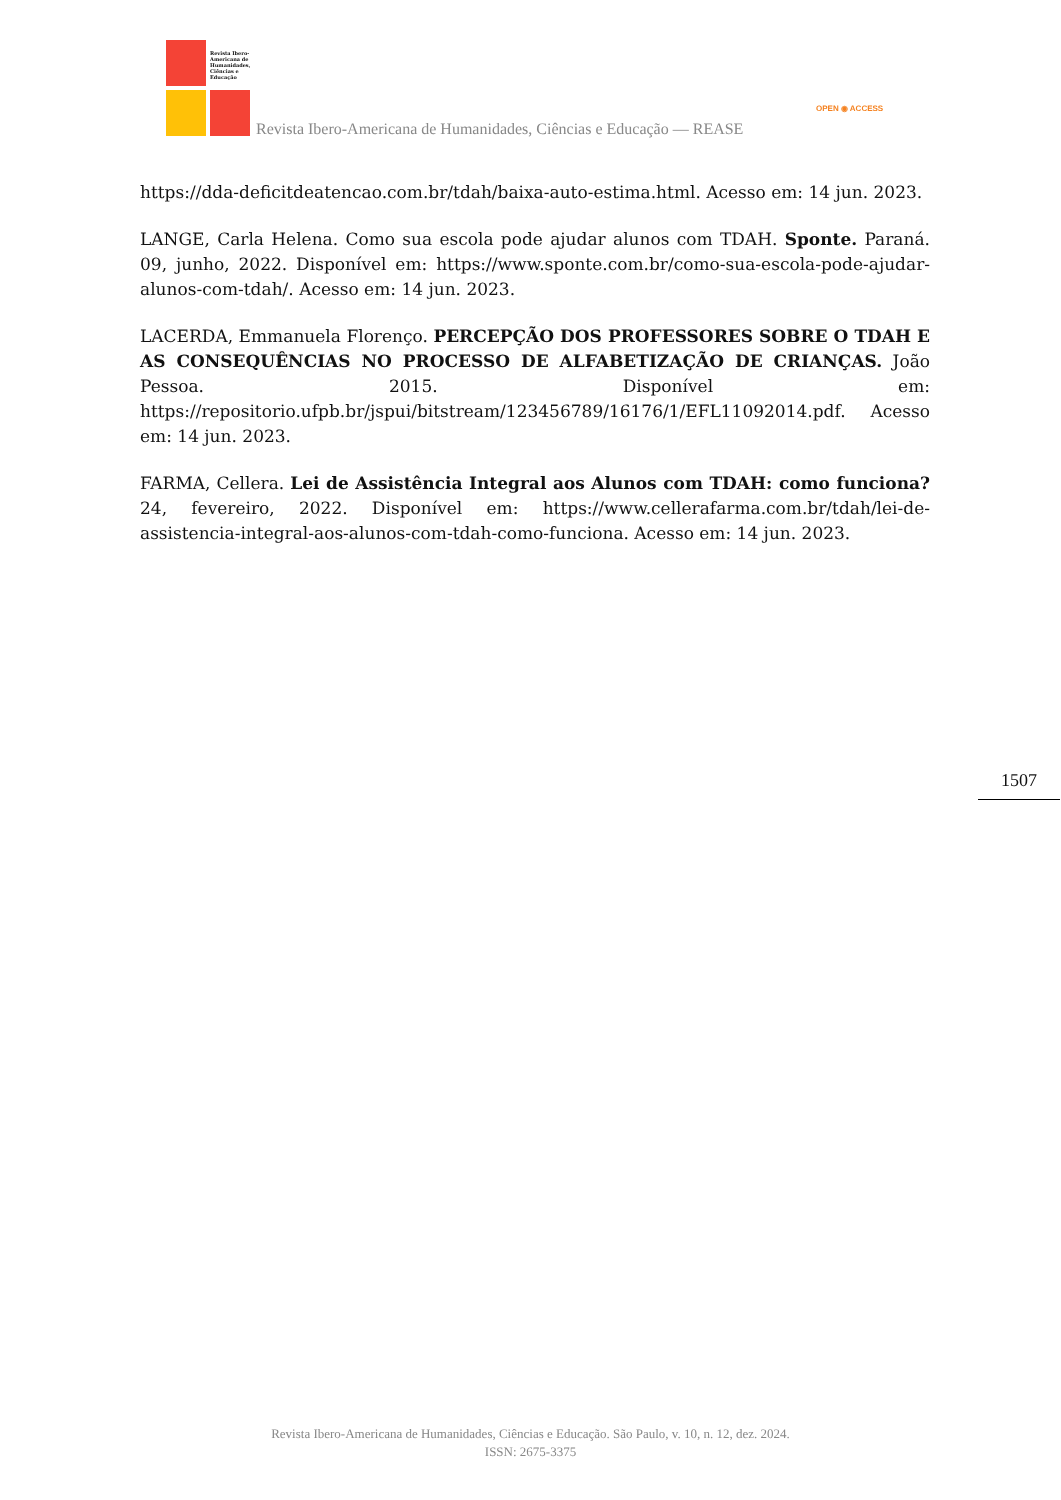Revista Ibero-Americana de Humanidades, Ciências e Educação
Revista Ibero-Americana de Humanidades, Ciências e Educação — REASE
OPEN ◉ ACCESS
https://dda-deficitdeatencao.com.br/tdah/baixa-auto-estima.html. Acesso em: 14 jun. 2023.
LANGE, Carla Helena. Como sua escola pode ajudar alunos com TDAH. Sponte. Paraná. 09, junho, 2022. Disponível em: https://www.sponte.com.br/como-sua-escola-pode-ajudar-alunos-com-tdah/. Acesso em: 14 jun. 2023.
LACERDA, Emmanuela Florenço. PERCEPÇÃO DOS PROFESSORES SOBRE O TDAH E AS CONSEQUÊNCIAS NO PROCESSO DE ALFABETIZAÇÃO DE CRIANÇAS. João Pessoa. 2015. Disponível em: https://repositorio.ufpb.br/jspui/bitstream/123456789/16176/1/EFL11092014.pdf. Acesso em: 14 jun. 2023.
FARMA, Cellera. Lei de Assistência Integral aos Alunos com TDAH: como funciona? 24, fevereiro, 2022. Disponível em: https://www.cellerafarma.com.br/tdah/lei-de-assistencia-integral-aos-alunos-com-tdah-como-funciona. Acesso em: 14 jun. 2023.
1507
Revista Ibero-Americana de Humanidades, Ciências e Educação. São Paulo, v. 10, n. 12, dez. 2024.
ISSN: 2675-3375